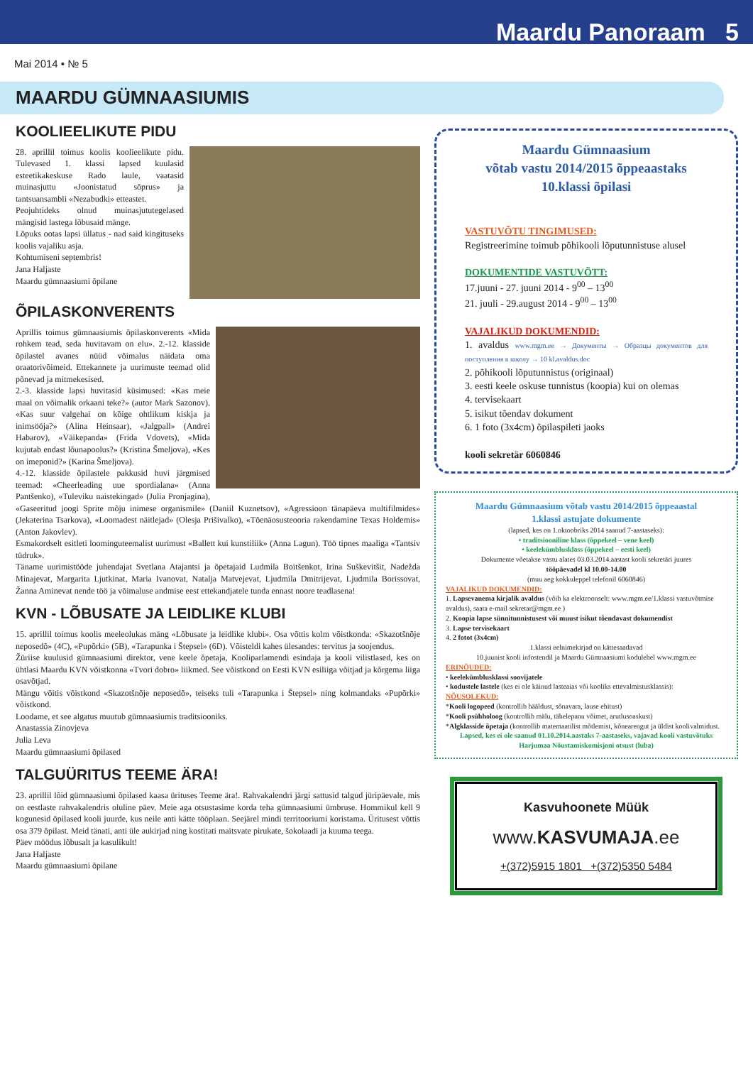Maardu Panoraam 5
Mai 2014 • № 5
MAARDU GÜMNAASIUMIS
KOOLIEELIKUTE PIDU
28. aprillil toimus koolis koolieelikute pidu. Tulevased 1. klassi lapsed kuulasid esteetikakeskuse Rado laule, vaatasid muinasjuttu «Joonistatud sõprus» ja tantsuansambli «Nezabudki» etteastet.
Peojuhtideks olnud muinasjututegelased mängisid lastega lõbusaid mänge.
Lõpuks ootas lapsi üllatus - nad said kingituseks koolis vajaliku asja.
Kohtumiseni septembris!
Jana Haljaste
Maardu gümnaasiumi õpilane
ÕPILASKONVERENTS
Aprillis toimus gümnaasiumis õpilaskonverents «Mida rohkem tead, seda huvitavam on elu». 2.-12. klasside õpilastel avanes nüüd võimalus näidata oma oraatorivõimeid. Ettekannete ja uurimuste teemad olid põnevad ja mitmekesised.
2.-3. klasside lapsi huvitasid küsimused: «Kas meie maal on võimalik orkaani teke?» (autor Mark Sazonov), «Kas suur valgehai on kõige ohtlikum kiskja ja inimsööja?» (Alina Heinsaar), «Jalgpall» (Andrei Habarov), «Väikepanda» (Frida Vdovets), «Mida kujutab endast lõunapoolus?» (Kristina Šmeljova), «Kes on imeponid?» (Karina Šmeljova).
4.-12. klasside õpilastele pakkusid huvi järgmised teemad: «Cheerleading uue spordialana» (Anna Pantšenko), «Tuleviku naistekingad» (Julia Pronjagina), «Gaseeritud joogi Sprite mõju inimese organismile» (Daniil Kuznetsov), «Agressioon tänapäeva multifilmides» (Jekaterina Tsarkova), «Loomadest näitlejad» (Olesja Prišivalko), «Tõenäosusteooria rakendamine Texas Holdemis» (Anton Jakovlev).
Esmakordselt esitleti loominguteemalist uurimust «Ballett kui kunstiliik» (Anna Lagun). Töö tipnes maaliga «Tantsiv tüdruk».
Täname uurimistööde juhendajat Svetlana Atajantsi ja õpetajaid Ludmila Boitšenkot, Irina Suškevitšit, Nadežda Minajevat, Margarita Ljutkinat, Maria Ivanovat, Natalja Matvejevat, Ljudmila Dmitrijevat, Ljudmila Borissovat, Žanna Aminevat nende töö ja võimaluse andmise eest ettekandjatele tunda ennast noore teadlasena!
KVN - LÕBUSATE JA LEIDLIKE KLUBI
15. aprillil toimus koolis meeleolukas mäng «Lõbusate ja leidlike klubi». Osa võttis kolm võistkonda: «Skazotšnõje neposedõ» (4C), «Pupõrki» (5B), «Tarapunka i Štepsel» (6D). Võisteldi kahes ülesandes: tervitus ja soojendus.
Žüriise kuulusid gümnaasiumi direktor, vene keele õpetaja, Kooliparlamendi esindaja ja kooli vilistlased, kes on ühtlasi Maardu KVN võistkonna «Tvori dobro» liikmed. See võistkond on Eesti KVN esiliiga võitjad ja kõrgema liiga osavõtjad.
Mängu võitis võistkond «Skazotšnõje neposedõ», teiseks tuli «Tarapunka i Štepsel» ning kolmandaks «Pupõrki» võistkond.
Loodame, et see algatus muutub gümnaasiumis traditsiooniks.
Anastassia Zinovjeva
Julia Leva
Maardu gümnaasiumi õpilased
TALGUÜRITUS TEEME ÄRA!
23. aprillil lõid gümnaasiumi õpilased kaasa ürituses Teeme ära!. Rahvakalendri järgi sattusid talgud jüripäevale, mis on eestlaste rahvakalendris oluline päev. Meie aga otsustasime korda teha gümnaasiumi ümbruse. Hommikul kell 9 kogunesid õpilased kooli juurde, kus neile anti kätte tööplaan. Seejärel mindi territooriumi koristama. Üritusest võttis osa 379 õpilast. Meid tänati, anti üle aukirjad ning kostitati maitsvate pirukate, šokolaadi ja kuuma teega.
Päev möödus lõbusalt ja kasulikult!
Jana Haljaste
Maardu gümnaasiumi õpilane
Maardu Gümnaasium
võtab vastu 2014/2015 õppeaastaks
10.klassi õpilasi
VASTUVÕTU TINGIMUSED:
Registreerimine toimub põhikooli lõputunnistuse alusel
DOKUMENTIDE VASTUVÕTT:
17.juuni - 27. juuni 2014 - 9<sup>00</sup> – 13<sup>00</sup>
21. juuli - 29.august 2014 - 9<sup>00</sup> – 13<sup>00</sup>
VAJALIKUD DOKUMENDID:
1. avaldus www.mgm.ee → Документы → Образцы документов для поступления в школу → 10 kl.avaldus.doc
2. põhikooli lõputunnistus (originaal)
3. eesti keele oskuse tunnistus (koopia) kui on olemas
4. tervisekaart
5. isikut tõendav dokument
6. 1 foto (3x4cm) õpilaspileti jaoks
kooli sekretär 6060846
Maardu Gümnaasium võtab vastu 2014/2015 õppeaastal
1.klassi astujate dokumente
(lapsed, kes on 1.oktoobriks 2014 saanud 7-aastaseks):
• traditsiooniline klass (õppekeel – vene keel)
• keelekümblusklass (õppekeel – eesti keel)
Dokumente võetakse vastu alates 03.03.2014.aastast kooli sekretäri juures
tööpäevadel kl 10.00-14.00
(muu aeg kokkuleppel telefonil 6060846)
VAJALIKUD DOKUMENDID:
1. Lapsevanema kirjalik avaldus (võib ka elektroonselt: www.mgm.ee/1.klassi vastuvõtmise avaldus), saata e-mail sekretar@mgm.ee )
2. Koopia lapse sünnitunnistusest või muust isikut tõendavast dokumendist
3. Lapse tervisekaart
4. 2 fotot (3x4cm)
1.klassi eelnimekirjad on kättesaadavad
10.juunist kooli infostendil ja Maardu Gümnaasiumi kodulehel www.mgm.ee
ERINÕUDED:
• keelekümblusklassi soovijatele
• kodustele lastele (kes ei ole käinud lasteaias või kooliks ettevalmistusklassis):
NÕUSOLEKUD:
*Kooli logopeed (kontrollib hääldust, sõnavara, lause ehitust)
*Kooli psühholoog (kontrollib mälu, tähelepanu võimet, arutlusoaskust)
*Algklasside õpetaja (kontrollib matemaatilist mõtlemist, kõnearengut ja üldist koolivalmidust.
Lapsed, kes ei ole saanud 01.10.2014.aastaks 7-aastaseks, vajavad kooli vastuvõtuks Harjumaa Nõustamiskomisjoni otsust (luba)
Kasvuhoonete Müük
www.KASVUMAJA.ee
+(372)5915 1801 +(372)5350 5484